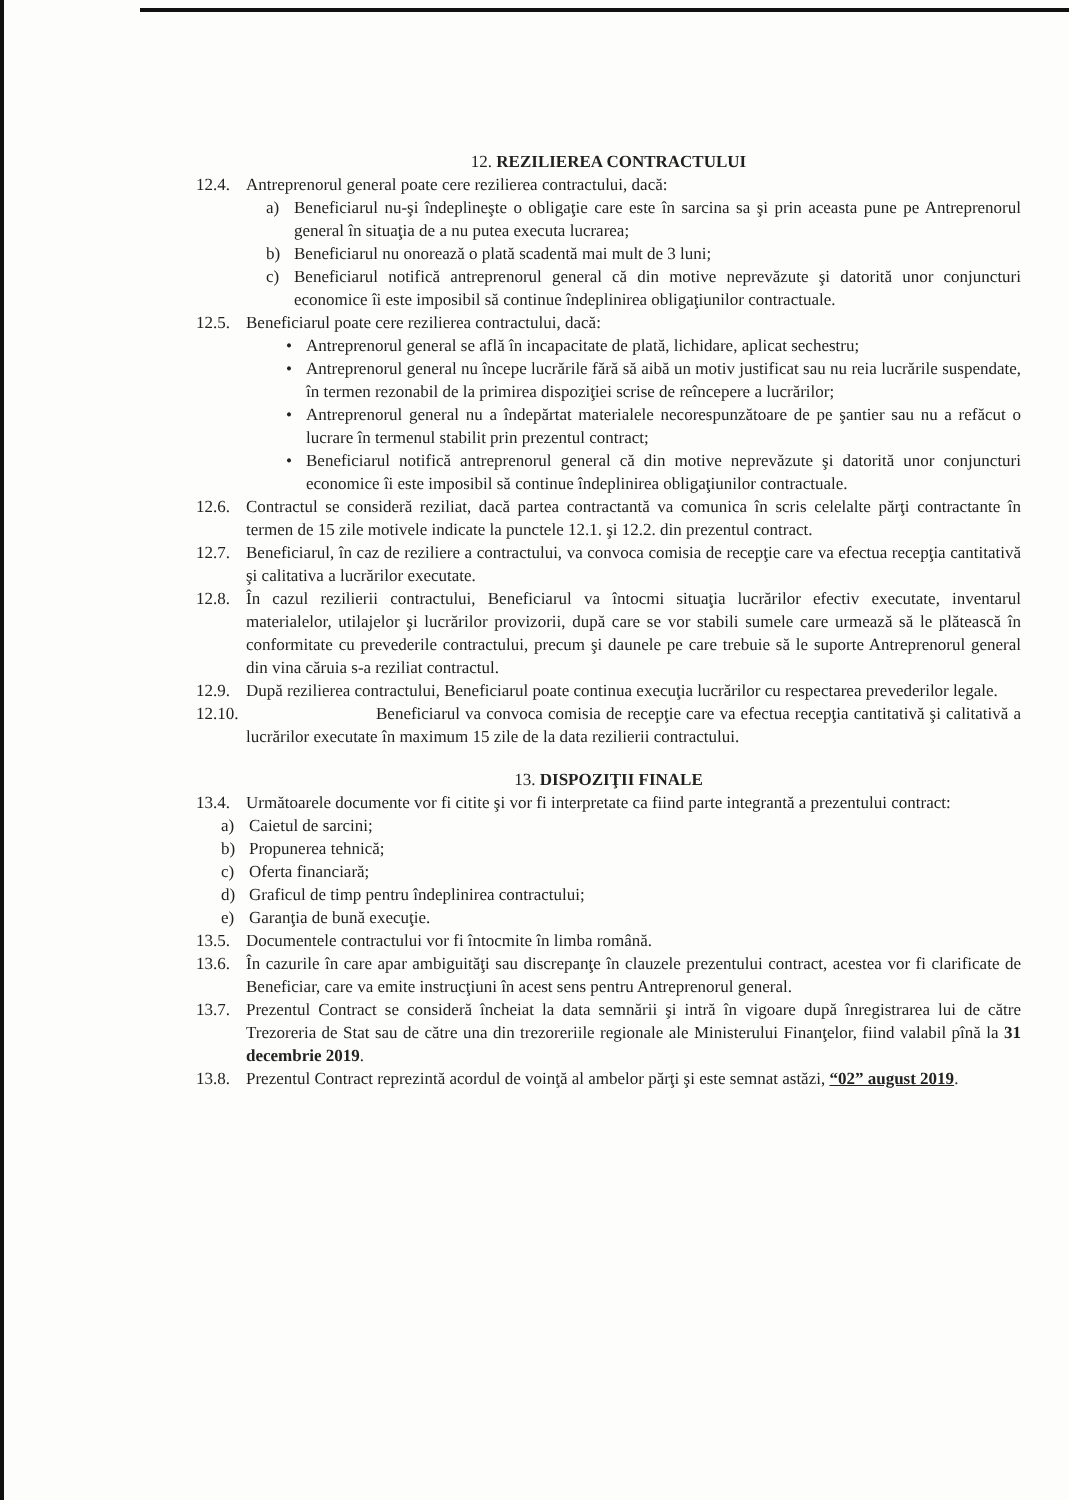12. REZILIEREA CONTRACTULUI
12.4. Antreprenorul general poate cere rezilierea contractului, dacă:
a) Beneficiarul nu-şi îndeplineşte o obligaţie care este în sarcina sa şi prin aceasta pune pe Antreprenorul general în situaţia de a nu putea executa lucrarea;
b) Beneficiarul nu onorează o plată scadentă mai mult de 3 luni;
c) Beneficiarul notifică antreprenorul general că din motive neprevăzute şi datorită unor conjuncturi economice îi este imposibil să continue îndeplinirea obligaţiunilor contractuale.
12.5. Beneficiarul poate cere rezilierea contractului, dacă:
• Antreprenorul general se află în incapacitate de plată, lichidare, aplicat sechestru;
• Antreprenorul general nu începe lucrările fără să aibă un motiv justificat sau nu reia lucrările suspendate, în termen rezonabil de la primirea dispoziţiei scrise de reîncepere a lucrărilor;
• Antreprenorul general nu a îndepărtat materialele necorespunzătoare de pe şantier sau nu a refăcut o lucrare în termenul stabilit prin prezentul contract;
• Beneficiarul notifică antreprenorul general că din motive neprevăzute şi datorită unor conjuncturi economice îi este imposibil să continue îndeplinirea obligaţiunilor contractuale.
12.6. Contractul se consideră reziliat, dacă partea contractantă va comunica în scris celelalte părţi contractante în termen de 15 zile motivele indicate la punctele 12.1. şi 12.2. din prezentul contract.
12.7. Beneficiarul, în caz de reziliere a contractului, va convoca comisia de recepţie care va efectua recepţia cantitativă şi calitativa a lucrărilor executate.
12.8. În cazul rezilierii contractului, Beneficiarul va întocmi situaţia lucrărilor efectiv executate, inventarul materialelor, utilajelor şi lucrărilor provizorii, după care se vor stabili sumele care urmează să le plătească în conformitate cu prevederile contractului, precum şi daunele pe care trebuie să le suporte Antreprenorul general din vina căruia s-a reziliat contractul.
12.9. După rezilierea contractului, Beneficiarul poate continua execuţia lucrărilor cu respectarea prevederilor legale.
12.10. Beneficiarul va convoca comisia de recepţie care va efectua recepţia cantitativă şi calitativă a lucrărilor executate în maximum 15 zile de la data rezilierii contractului.
13. DISPOZIŢII FINALE
13.4. Următoarele documente vor fi citite şi vor fi interpretate ca fiind parte integrantă a prezentului contract:
a) Caietul de sarcini;
b) Propunerea tehnică;
c) Oferta financiară;
d) Graficul de timp pentru îndeplinirea contractului;
e) Garanţia de bună execuţie.
13.5. Documentele contractului vor fi întocmite în limba română.
13.6. În cazurile în care apar ambiguităţi sau discrepanţe în clauzele prezentului contract, acestea vor fi clarificate de Beneficiar, care va emite instrucţiuni în acest sens pentru Antreprenorul general.
13.7. Prezentul Contract se consideră încheiat la data semnării şi intră în vigoare după înregistrarea lui de către Trezoreria de Stat sau de către una din trezoreriile regionale ale Ministerului Finanţelor, fiind valabil pînă la 31 decembrie 2019.
13.8. Prezentul Contract reprezintă acordul de voinţă al ambelor părţi şi este semnat astăzi, “02” august 2019.